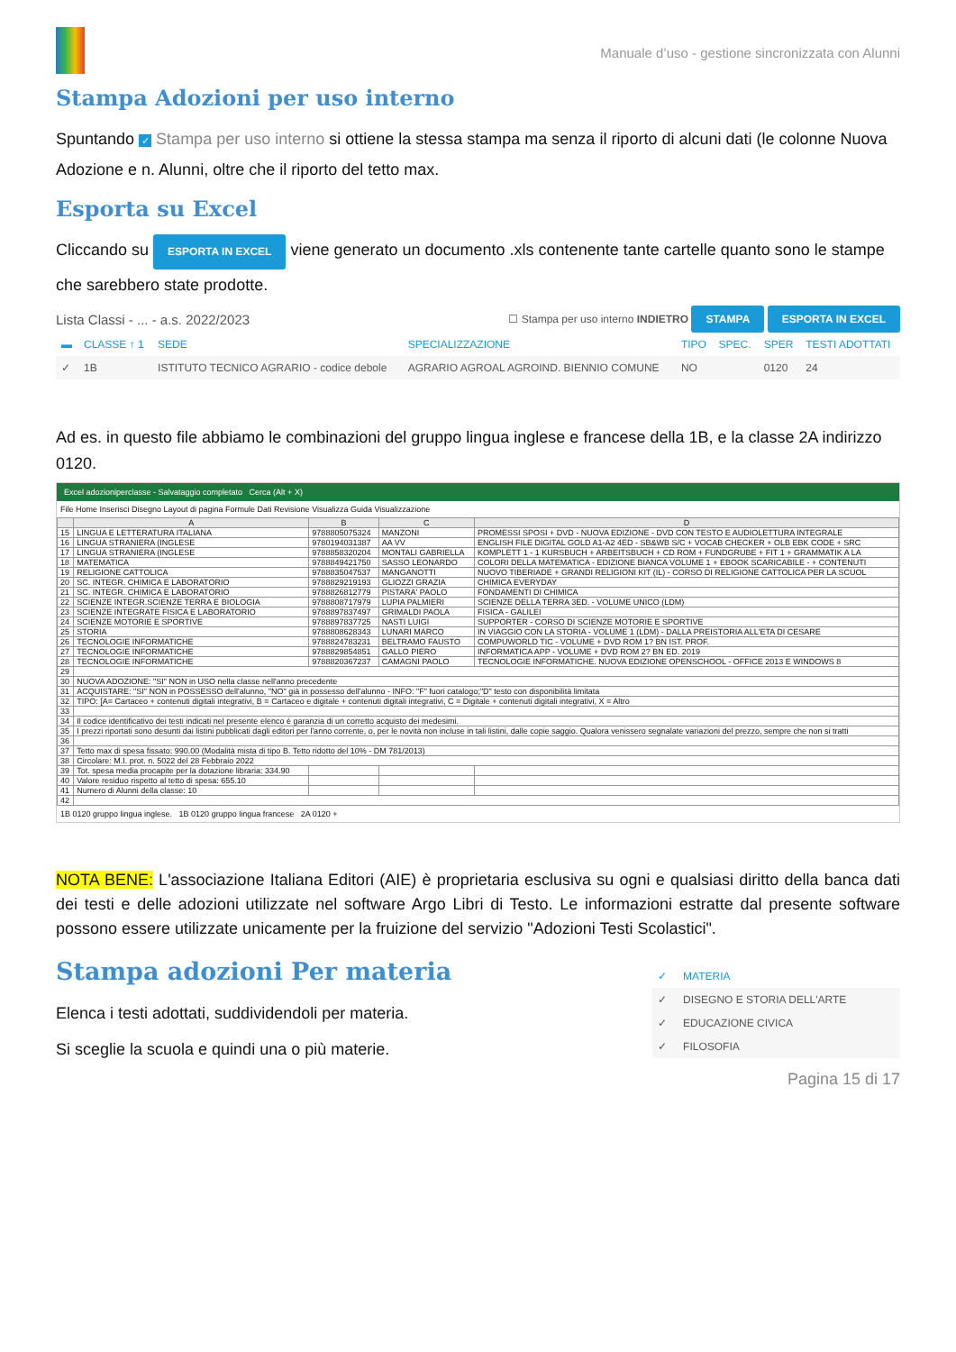Manuale d’uso - gestione sincronizzata con Alunni
Stampa Adozioni per uso interno
Spuntando ✓ Stampa per uso interno si ottiene la stessa stampa ma senza il riporto di alcuni dati (le colonne Nuova Adozione e n. Alunni, oltre che il riporto del tetto max.
Esporta su Excel
Cliccando su ESPORTA IN EXCEL viene generato un documento .xls contenente tante cartelle quanto sono le stampe che sarebbero state prodotte.
Lista Classi - ... - a.s. 2022/2023 ☐ Stampa per uso interno INDIETRO STAMPA ESPORTA IN EXCEL
| ▬ | CLASSE ↑ 1 | SEDE | SPECIALIZZAZIONE | TIPO | SPEC. | SPER | TESTI ADOTTATI |
| --- | --- | --- | --- | --- | --- | --- | --- |
| ✓ | 1B | ISTITUTO TECNICO AGRARIO - codice debole | AGRARIO AGROAL AGROIND. BIENNIO COMUNE | NO | | 0120 | 24 |
Ad es. in questo file abbiamo le combinazioni del gruppo lingua inglese e francese della 1B, e la classe 2A indirizzo 0120.
Excel adozioniperclasse - Salvataggio completato Cerca (Alt + X)
File Home Inserisci Disegno Layout di pagina Formule Dati Revisione Visualizza Guida Visualizzazione
| | A | B | C | D |
| --- | --- | --- | --- | --- |
| 15 | LINGUA E LETTERATURA ITALIANA | 9788805075324 | MANZONI | PROMESSI SPOSI + DVD - NUOVA EDIZIONE - DVD CON TESTO E AUDIOLETTURA INTEGRALE |
| 16 | LINGUA STRANIERA (INGLESE | 9780194031387 | AA VV | ENGLISH FILE DIGITAL GOLD A1-A2 4ED - SB&WB S/C + VOCAB CHECKER + OLB EBK CODE + SRC |
| 17 | LINGUA STRANIERA (INGLESE | 9788858320204 | MONTALI GABRIELLA | KOMPLETT 1 - 1 KURSBUCH + ARBEITSBUCH + CD ROM + FUNDGRUBE + FIT 1 + GRAMMATIK A LA |
| 18 | MATEMATICA | 9788849421750 | SASSO LEONARDO | COLORI DELLA MATEMATICA - EDIZIONE BIANCA VOLUME 1 + EBOOK SCARICABILE - + CONTENUTI |
| 19 | RELIGIONE CATTOLICA | 9788835047537 | MANGANOTTI | NUOVO TIBERIADE + GRANDI RELIGIONI KIT (IL) - CORSO DI RELIGIONE CATTOLICA PER LA SCUOL |
| 20 | SC. INTEGR. CHIMICA E LABORATORIO | 9788829219193 | GLIOZZI GRAZIA | CHIMICA EVERYDAY |
| 21 | SC. INTEGR. CHIMICA E LABORATORIO | 9788826812779 | PISTARA' PAOLO | FONDAMENTI DI CHIMICA |
| 22 | SCIENZE INTEGR.SCIENZE TERRA E BIOLOGIA | 9788808717979 | LUPIA PALMIERI | SCIENZE DELLA TERRA 3ED. - VOLUME UNICO (LDM) |
| 23 | SCIENZE INTEGRATE FISICA E LABORATORIO | 9788897837497 | GRIMALDI PAOLA | FISICA - GALILEI |
| 24 | SCIENZE MOTORIE E SPORTIVE | 9788897837725 | NASTI LUIGI | SUPPORTER - CORSO DI SCIENZE MOTORIE E SPORTIVE |
| 25 | STORIA | 9788808628343 | LUNARI MARCO | IN VIAGGIO CON LA STORIA - VOLUME 1 (LDM) - DALLA PREISTORIA ALL'ETA DI CESARE |
| 26 | TECNOLOGIE INFORMATICHE | 9788824783231 | BELTRAMO FAUSTO | COMPUWORLD TIC - VOLUME + DVD ROM 1? BN IST. PROF. |
| 27 | TECNOLOGIE INFORMATICHE | 9788829854851 | GALLO PIERO | INFORMATICA APP - VOLUME + DVD ROM 2? BN ED. 2019 |
| 28 | TECNOLOGIE INFORMATICHE | 9788820367237 | CAMAGNI PAOLO | TECNOLOGIE INFORMATICHE. NUOVA EDIZIONE OPENSCHOOL - OFFICE 2013 E WINDOWS 8 |
| 29 | | | | |
| 30 | NUOVA ADOZIONE: "SI" NON in USO nella classe nell'anno precedente | | | |
| 31 | ACQUISTARE: "SI" NON in POSSESSO dell'alunno, "NO" già in possesso dell'alunno - INFO: "F" fuori catalogo;"D" testo con disponibilità limitata | | | |
| 32 | TIPO: [A= Cartaceo + contenuti digitali integrativi, B = Cartaceo e digitale + contenuti digitali integrativi, C = Digitale + contenuti digitali integrativi, X = Altro | | | |
| 33 | | | | |
| 34 | Il codice identificativo dei testi indicati nel presente elenco è garanzia di un corretto acquisto dei medesimi. | | | |
| 35 | I prezzi riportati sono desunti dai listini pubblicati dagli editori per l'anno corrente, o, per le novità non incluse in tali listini, dalle copie saggio. Qualora venissero segnalate variazioni del prezzo, sempre che non si tratti | | | |
| 36 | | | | |
| 37 | Tetto max di spesa fissato: 990.00 (Modalità mista di tipo B. Tetto ridotto del 10% - DM 781/2013) | | | |
| 38 | Circolare: M.I. prot. n. 5022 del 28 Febbraio 2022 | | | |
| 39 | Tot. spesa media procapite per la dotazione libraria: 334.90 | | | |
| 40 | Valore residuo rispetto al tetto di spesa: 655.10 | | | |
| 41 | Numero di Alunni della classe: 10 | | | |
| 42 | | | | |
1B 0120 gruppo lingua inglese. 1B 0120 gruppo lingua francese 2A 0120 +
NOTA BENE: L'associazione Italiana Editori (AIE) è proprietaria esclusiva su ogni e qualsiasi diritto della banca dati dei testi e delle adozioni utilizzate nel software Argo Libri di Testo. Le informazioni estratte dal presente software possono essere utilizzate unicamente per la fruizione del servizio "Adozioni Testi Scolastici".
Stampa adozioni Per materia
Elenca i testi adottati, suddividendoli per materia.
Si sceglie la scuola e quindi una o più materie.
| ✓ | MATERIA |
| --- | --- |
| ✓ | DISEGNO E STORIA DELL'ARTE |
| ✓ | EDUCAZIONE CIVICA |
| ✓ | FILOSOFIA |
Pagina 15 di 17